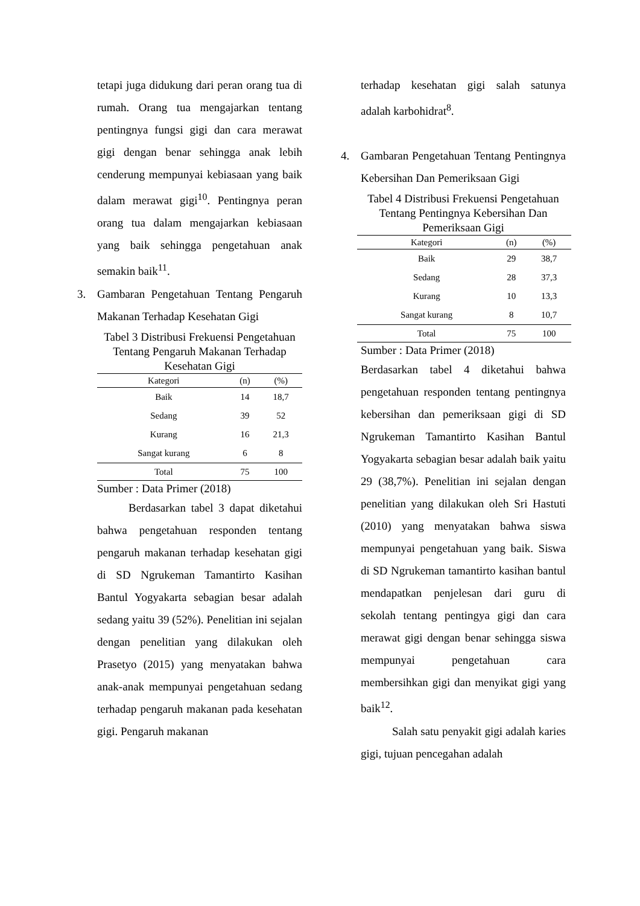tetapi juga didukung dari peran orang tua di rumah. Orang tua mengajarkan tentang pentingnya fungsi gigi dan cara merawat gigi dengan benar sehingga anak lebih cenderung mempunyai kebiasaan yang baik dalam merawat gigi<sup>10</sup>. Pentingnya peran orang tua dalam mengajarkan kebiasaan yang baik sehingga pengetahuan anak semakin baik<sup>11</sup>.
3.
Gambaran Pengetahuan Tentang Pengaruh Makanan Terhadap Kesehatan Gigi
Tabel 3 Distribusi Frekuensi Pengetahuan Tentang Pengaruh Makanan Terhadap Kesehatan Gigi
| Kategori | (n) | (%) |
| --- | --- | --- |
| Baik | 14 | 18,7 |
| Sedang | 39 | 52 |
| Kurang | 16 | 21,3 |
| Sangat kurang | 6 | 8 |
| Total | 75 | 100 |
Sumber : Data Primer (2018)
Berdasarkan tabel 3 dapat diketahui bahwa pengetahuan responden tentang pengaruh makanan terhadap kesehatan gigi di SD Ngrukeman Tamantirto Kasihan Bantul Yogyakarta sebagian besar adalah sedang yaitu 39 (52%). Penelitian ini sejalan dengan penelitian yang dilakukan oleh Prasetyo (2015) yang menyatakan bahwa anak-anak mempunyai pengetahuan sedang terhadap pengaruh makanan pada kesehatan gigi. Pengaruh makanan
terhadap kesehatan gigi salah satunya adalah karbohidrat<sup>8</sup>.
4.
Gambaran Pengetahuan Tentang Pentingnya Kebersihan Dan Pemeriksaan Gigi
Tabel 4 Distribusi Frekuensi Pengetahuan Tentang Pentingnya Kebersihan Dan Pemeriksaan Gigi
| Kategori | (n) | (%) |
| --- | --- | --- |
| Baik | 29 | 38,7 |
| Sedang | 28 | 37,3 |
| Kurang | 10 | 13,3 |
| Sangat kurang | 8 | 10,7 |
| Total | 75 | 100 |
Sumber : Data Primer (2018)
Berdasarkan tabel 4 diketahui bahwa pengetahuan responden tentang pentingnya kebersihan dan pemeriksaan gigi di SD Ngrukeman Tamantirto Kasihan Bantul Yogyakarta sebagian besar adalah baik yaitu 29 (38,7%). Penelitian ini sejalan dengan penelitian yang dilakukan oleh Sri Hastuti (2010) yang menyatakan bahwa siswa mempunyai pengetahuan yang baik. Siswa di SD Ngrukeman tamantirto kasihan bantul mendapatkan penjelesan dari guru di sekolah tentang pentingya gigi dan cara merawat gigi dengan benar sehingga siswa mempunyai pengetahuan cara membersihkan gigi dan menyikat gigi yang baik<sup>12</sup>.
Salah satu penyakit gigi adalah karies gigi, tujuan pencegahan adalah